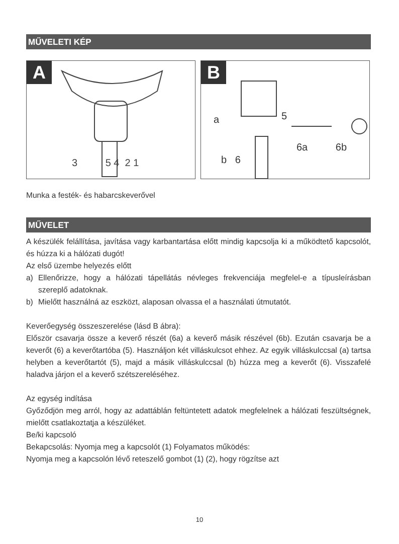MŰVELETI KÉP
A
3 5 4 2 1
B
a 5
6a 6b
b 6
Munka a festék- és habarcskeverővel
MŰVELET
A készülék felállítása, javítása vagy karbantartása előtt mindig kapcsolja ki a működtető kapcsolót, és húzza ki a hálózati dugót!
Az első üzembe helyezés előtt
a) Ellenőrizze, hogy a hálózati tápellátás névleges frekvenciája megfelel-e a típusleírásban szereplő adatoknak.
b) Mielőtt használná az eszközt, alaposan olvassa el a használati útmutatót.
Keverőegység összeszerelése (lásd B ábra):
Először csavarja össze a keverő részét (6a) a keverő másik részével (6b). Ezután csavarja be a keverőt (6) a keverőtartóba (5). Használjon két villáskulcsot ehhez. Az egyik villáskulccsal (a) tartsa helyben a keverőtartót (5), majd a másik villáskulccsal (b) húzza meg a keverőt (6). Visszafelé haladva járjon el a keverő szétszereléséhez.
Az egység indítása
Győződjön meg arról, hogy az adattáblán feltüntetett adatok megfelelnek a hálózati feszültségnek, mielőtt csatlakoztatja a készüléket.
Be/ki kapcsoló
Bekapcsolás: Nyomja meg a kapcsolót (1) Folyamatos működés:
Nyomja meg a kapcsolón lévő reteszelő gombot (1) (2), hogy rögzítse azt
10